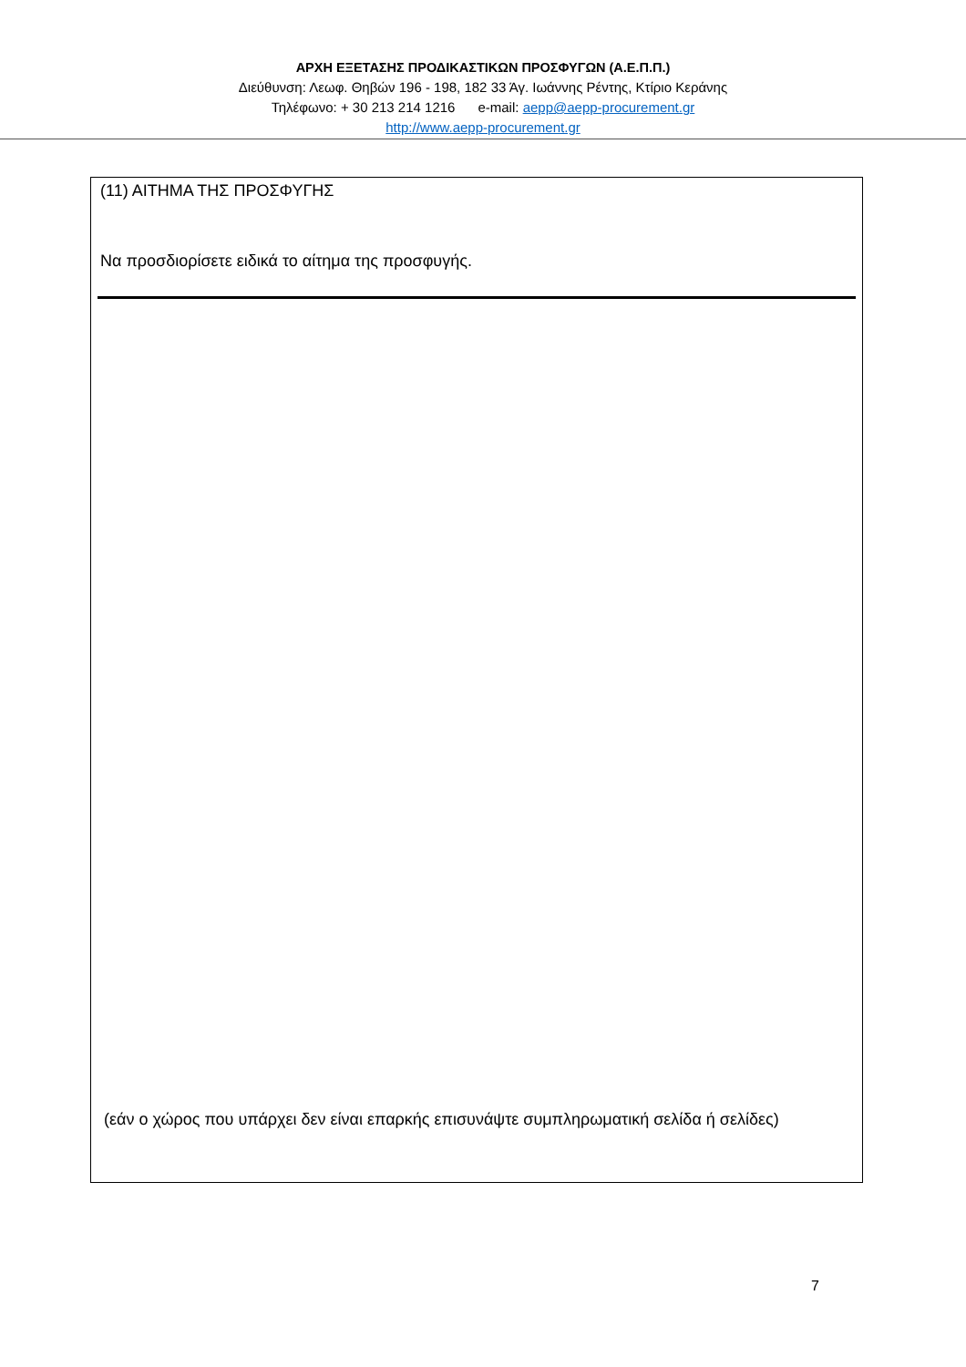ΑΡΧΗ ΕΞΕΤΑΣΗΣ ΠΡΟΔΙΚΑΣΤΙΚΩΝ ΠΡΟΣΦΥΓΩΝ (Α.Ε.Π.Π.)
Διεύθυνση: Λεωφ. Θηβών 196 - 198, 182 33 Άγ. Ιωάννης Ρέντης, Κτίριο Κεράνης
Τηλέφωνο: + 30 213 214 1216 e-mail: aepp@aepp-procurement.gr
http://www.aepp-procurement.gr
(11) ΑΙΤΗΜΑ ΤΗΣ ΠΡΟΣΦΥΓΗΣ
Να προσδιορίσετε ειδικά το αίτημα της προσφυγής.
(εάν ο χώρος που υπάρχει δεν είναι επαρκής επισυνάψτε συμπληρωματική σελίδα ή σελίδες)
7